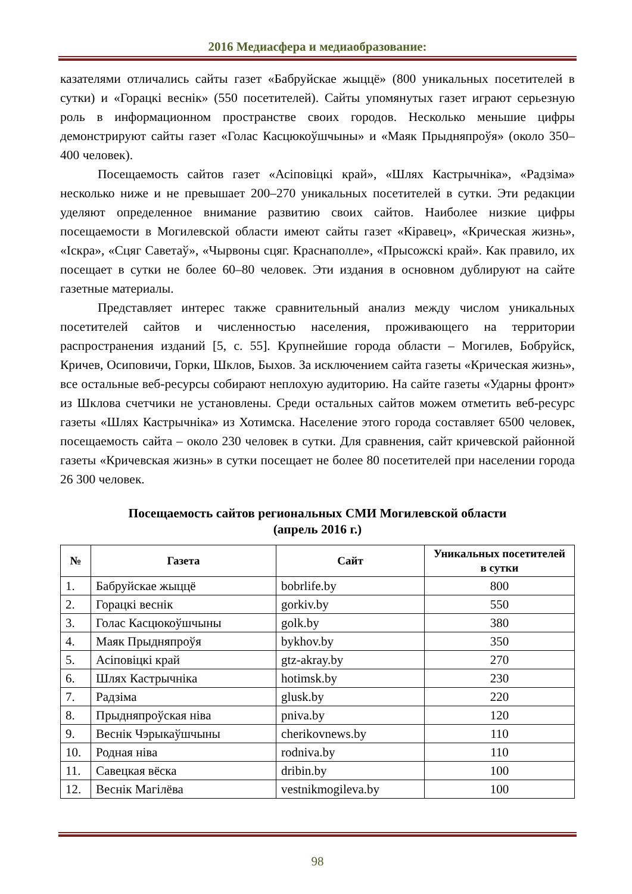2016 Медиасфера и медиаобразование:
казателями отличались сайты газет «Бабруйскае жыццё» (800 уникальных посетителей в сутки) и «Горацкі веснік» (550 посетителей). Сайты упомянутых газет играют серьезную роль в информационном пространстве своих городов. Несколько меньшие цифры демонстрируют сайты газет «Голас Касцюкоўшчыны» и «Маяк Прыдняпроўя» (около 350–400 человек).
Посещаемость сайтов газет «Асіповіцкі край», «Шлях Кастрычніка», «Радзіма» несколько ниже и не превышает 200–270 уникальных посетителей в сутки. Эти редакции уделяют определенное внимание развитию своих сайтов. Наиболее низкие цифры посещаемости в Могилевской области имеют сайты газет «Кіравец», «Крическая жизнь», «Іскра», «Сцяг Саветаў», «Чырвоны сцяг. Краснаполле», «Прысожскі край». Как правило, их посещает в сутки не более 60–80 человек. Эти издания в основном дублируют на сайте газетные материалы.
Представляет интерес также сравнительный анализ между числом уникальных посетителей сайтов и численностью населения, проживающего на территории распространения изданий [5, с. 55]. Крупнейшие города области – Могилев, Бобруйск, Кричев, Осиповичи, Горки, Шклов, Быхов. За исключением сайта газеты «Крическая жизнь», все остальные веб-ресурсы собирают неплохую аудиторию. На сайте газеты «Ударны фронт» из Шклова счетчики не установлены. Среди остальных сайтов можем отметить веб-ресурс газеты «Шлях Кастрычніка» из Хотимска. Население этого города составляет 6500 человек, посещаемость сайта – около 230 человек в сутки. Для сравнения, сайт кричевской районной газеты «Кричевская жизнь» в сутки посещает не более 80 посетителей при населении города 26 300 человек.
Посещаемость сайтов региональных СМИ Могилевской области
(апрель 2016 г.)
| № | Газета | Сайт | Уникальных посетителей в сутки |
| --- | --- | --- | --- |
| 1. | Бабруйскае жыццё | bobrlife.by | 800 |
| 2. | Горацкі веснік | gorkiv.by | 550 |
| 3. | Голас Касцюкоўшчыны | golk.by | 380 |
| 4. | Маяк Прыдняпроўя | bykhov.by | 350 |
| 5. | Асіповіцкі край | gtz-akray.by | 270 |
| 6. | Шлях Кастрычніка | hotimsk.by | 230 |
| 7. | Радзіма | glusk.by | 220 |
| 8. | Прыдняпроўская ніва | pniva.by | 120 |
| 9. | Веснік Чэрыкаўшчыны | cherikovnews.by | 110 |
| 10. | Родная ніва | rodniva.by | 110 |
| 11. | Савецкая вёска | dribin.by | 100 |
| 12. | Веснік Магілёва | vestnikmogileva.by | 100 |
98